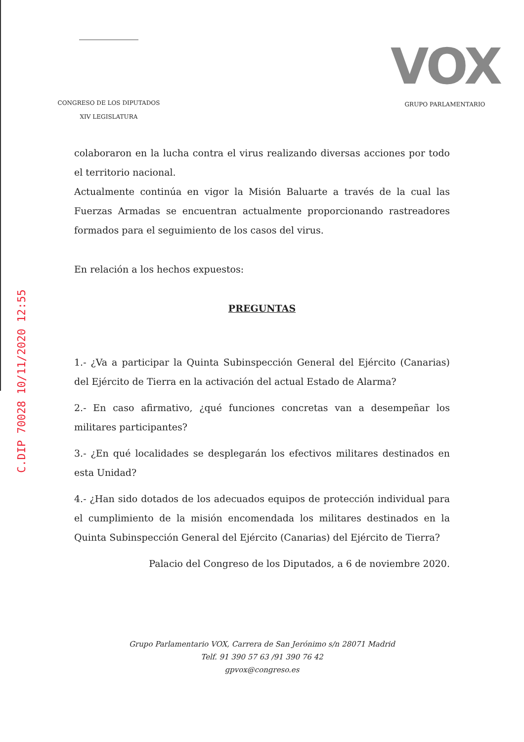CONGRESO DE LOS DIPUTADOS
XIV LEGISLATURA
VOX
GRUPO PARLAMENTARIO
C.DIP 70028 10/11/2020 12:55
colaboraron en la lucha contra el virus realizando diversas acciones por todo el territorio nacional.
Actualmente continúa en vigor la Misión Baluarte a través de la cual las Fuerzas Armadas se encuentran actualmente proporcionando rastreadores formados para el seguimiento de los casos del virus.
En relación a los hechos expuestos:
PREGUNTAS
1.- ¿Va a participar la Quinta Subinspección General del Ejército (Canarias) del Ejército de Tierra en la activación del actual Estado de Alarma?
2.- En caso afirmativo, ¿qué funciones concretas van a desempeñar los militares participantes?
3.- ¿En qué localidades se desplegarán los efectivos militares destinados en esta Unidad?
4.- ¿Han sido dotados de los adecuados equipos de protección individual para el cumplimiento de la misión encomendada los militares destinados en la Quinta Subinspección General del Ejército (Canarias) del Ejército de Tierra?
Palacio del Congreso de los Diputados, a 6 de noviembre 2020.
Grupo Parlamentario VOX, Carrera de San Jerónimo s/n 28071 Madrid
Telf. 91 390 57 63 /91 390 76 42
gpvox@congreso.es